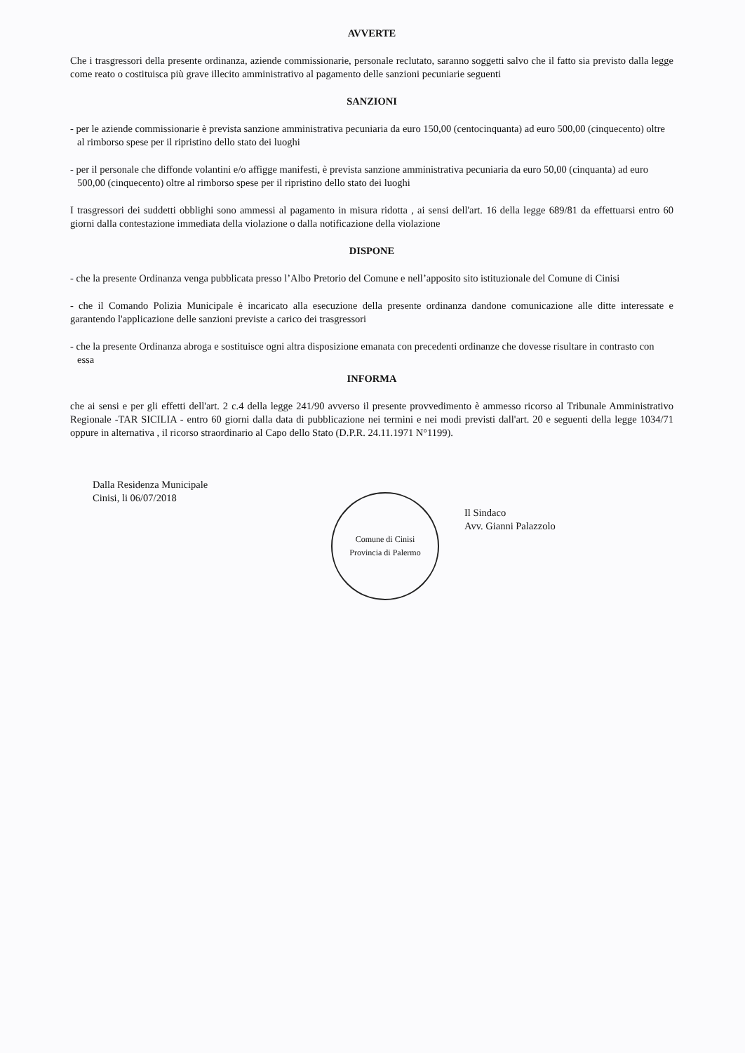AVVERTE
Che i trasgressori della presente ordinanza, aziende commissionarie, personale reclutato, saranno soggetti salvo che il fatto sia previsto dalla legge come reato o costituisca più grave illecito amministrativo al pagamento delle sanzioni pecuniarie seguenti
SANZIONI
- per le aziende commissionarie è prevista sanzione amministrativa pecuniaria da euro 150,00 (centocinquanta) ad euro 500,00 (cinquecento) oltre al rimborso spese per il ripristino dello stato dei luoghi
- per il personale che diffonde volantini e/o affigge manifesti, è prevista sanzione amministrativa pecuniaria da euro 50,00 (cinquanta) ad euro 500,00 (cinquecento) oltre al rimborso spese per il ripristino dello stato dei luoghi
I trasgressori dei suddetti obblighi sono ammessi al pagamento in misura ridotta , ai sensi dell'art. 16 della legge 689/81 da effettuarsi entro 60 giorni dalla contestazione immediata della violazione o dalla notificazione della violazione
DISPONE
- che la presente Ordinanza venga pubblicata presso l’Albo Pretorio del Comune e nell’apposito sito istituzionale del Comune di Cinisi
- che il Comando Polizia Municipale è incaricato alla esecuzione della presente ordinanza dandone comunicazione alle ditte interessate e garantendo l'applicazione delle sanzioni previste a carico dei trasgressori
- che la presente Ordinanza abroga e sostituisce ogni altra disposizione emanata con precedenti ordinanze che dovesse risultare in contrasto con essa
INFORMA
che ai sensi e per gli effetti dell'art. 2 c.4 della legge 241/90 avverso il presente provvedimento è ammesso ricorso al Tribunale Amministrativo Regionale -TAR SICILIA - entro 60 giorni dalla data di pubblicazione nei termini e nei modi previsti dall'art. 20 e seguenti della legge 1034/71 oppure in alternativa , il ricorso straordinario al Capo dello Stato (D.P.R. 24.11.1971 N°1199).
Dalla Residenza Municipale
Cinisi, li 06/07/2018
Comune di Cinisi
Provincia di Palermo
Il Sindaco
Avv. Gianni Palazzolo